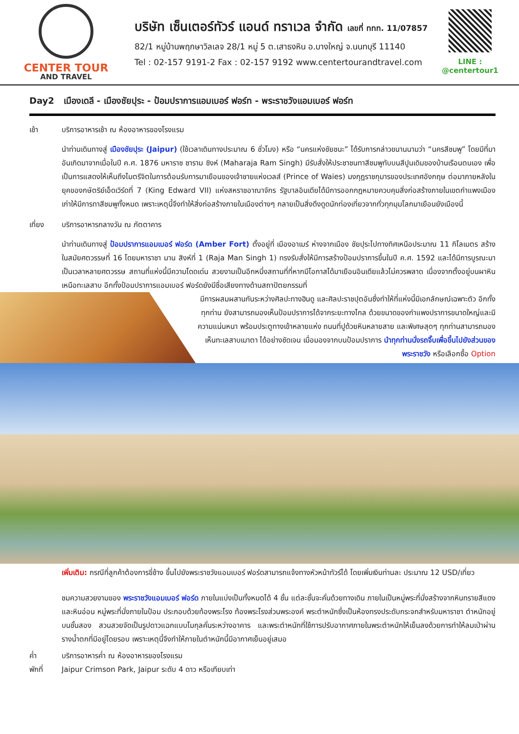CENTER TOUR
AND TRAVEL
บริษัท เซ็นเตอร์ทัวร์ แอนด์ ทราเวล จำกัด เลขที่ ททท. 11/07857
82/1 หมู่บ้านพฤกษาวิลเลจ 28/1 หมู่ 5 ต.เสาธงหิน อ.บางใหญ่ จ.นนทบุรี 11140
Tel : 02-157 9191-2 Fax : 02-157 9192 www.centertourandtravel.com
LINE : @centertour1
Day2 เมืองเดลี - เมืองชัยปุระ - ป้อมปราการแอมเบอร์ ฟอร์ท - พระราชวังแอมเบอร์ ฟอร์ท
เช้า บริการอาหารเช้า ณ ห้องอาหารของโรงแรม
นำท่านเดินทางสู่ เมืองชัยปุระ (Jaipur) (ใช้เวลาเดินทางประมาณ 6 ชั่วโมง) หรือ “นครแห่งชัยชนะ” ได้รับการกล่าวขนานนามว่า “นครสีชมพู” โดยมีที่มาอันเกิดมาจากเมื่อในปี ค.ศ. 1876 มหาราช ซาราม ซิงห์ (Maharaja Ram Singh) มีรับสั่งให้ประชาชนทาสีชมพูทับบนสีปูนเดิมของบ้านเรือนตนเอง เพื่อเป็นการแสดงให้เห็นถึงไมตรีจิตในการต้อนรับการมาเยือนของเจ้าชายแห่งเวลส์ (Prince of Waies) มงกุฎราชกุมารของประเทศอังกฤษ ต่อมาภายหลังในยุคของกษัตริย์เอ็ดเวิร์ดที่ 7 (King Edward VII) แห่งสหราชอาณาจักร รัฐบาลอินเดียได้มีการออกกฎหมายควบคุมสิ่งก่อสร้างภายในเขตกำแพงเมืองเก่าให้มีการทาสีชมพูทั้งหมด เพราะเหตุนี้จึงทำให้สิ่งก่อสร้างภายในเมืองต่างๆ กลายเป็นสิ่งดึงดูดนักท่องเที่ยวจากทั่วทุกมุมโลกมาเยือนยังเมืองนี้
เที่ยง บริการอาหารกลางวัน ณ ภัตตาคาร
นำท่านเดินทางสู่ ป้อมปราการแอมเบอร์ ฟอร์ด (Amber Fort) ตั้งอยู่ที่ เมืองอาเมร์ ห่างจากเมือง ชัยปุระไปทางทิศเหนือประมาณ 11 กิโลเมตร สร้างในสมัยศตวรรษที่ 16 โดยมหาราชา มาน สิงห์ที่ 1 (Raja Man Singh 1) ทรงรับสั่งให้มีการสร้างป้อมปราการขึ้นในปี ค.ศ. 1592 และได้มีการบูรณะมาเป็นเวลาหลายศตวรรษ สถานที่แห่งนี้มีความโดดเด่น สวยงามเป็นอีกหนึ่งสถานที่ที่หากมีโอกาสได้มาเยือนอินเดียแล้วไม่ควรพลาด เนื่องจากตั้งอยู่บนผาหินเหนือทะเลสาบ อีกทั้งป้อมปราการแอมเบอร์ ฟอร์ดยังมีชื่อเสียงทางด้านสถาปัตยกรรมที่
มีการผสมผสานกันระหว่างศิลปะทางฮินดู และศิลปะราชปุตอันซึ่งทำให้ที่แห่งนี้มีเอกลักษณ์เฉพาะตัว อีกทั้งทุกท่าน ยังสามารถมองเห็นป้อมปราการได้จากระยะทางไกล ด้วยขนาดของกำแพงปราการขนาดใหญ่และมีความแน่นหนา พร้อมประตูทางเข้าหลายแห่ง ถนนที่ปูด้วยหินหลายสาย และพิเศษสุดๆ ทุกท่านสามารถมองเห็นทะเลสาบเมาตา ได้อย่างชัดเจน เมื่อมองจากบนป้อมปราการ นำทุกท่านนั่งรถจิ๊บเพื่อขึ้นไปยังส่วนของพระราชวัง หรือเลือกซื้อ Option
เพิ่มเติม: กรณีที่ลูกค้าต้องการขี่ช้าง ขึ้นไปยังพระราชวังแอมเบอร์ ฟอร์ดสามารถแจ้งทางหัวหน้าทัวร์ได้ โดยเพิ่มเงินท่านละ ประมาณ 12 USD/เที่ยว
ชมความสวยงามของ พระราชวังแอมเบอร์ ฟอร์ด ภายในแบ่งเป็นทั้งหมดได้ 4 ชั้น แต่ละชั้นจะคั่นด้วยทางเดิน ภายในเป็นหมู่พระที่นั่งสร้างจากหินทรายสีแดงและหินอ่อน หมู่พระที่นั่งภายในป้อม ประกอบด้วยท้องพระโรง ท้องพระโรงส่วนพระองค์ พระตำหนักซึ่งเป็นห้องทรงประดับกระจกสำหรับมหาราชา ตำหนักอยู่บนชั้นสอง สวนสวยจัดเป็นรูปดาวแฉกแบบโมกุลคั่นระหว่างอาคาร และพระตำหนักที่ใช้การปรับอากาศภายในพระตำหนักให้เย็นลงด้วยการทำให้ลมเป่าผ่านรางน้ำตกที่มีอยู่โดยรอบ เพราะเหตุนี้จึงทำให้ภายในตำหนักนี้มีอากาศเย็นอยู่เสมอ
ค่ำ บริการอาหารค่ำ ณ ห้องอาหารของโรงแรม
พักที่ Jaipur Crimson Park, Jaipur ระดับ 4 ดาว หรือเทียบเท่า